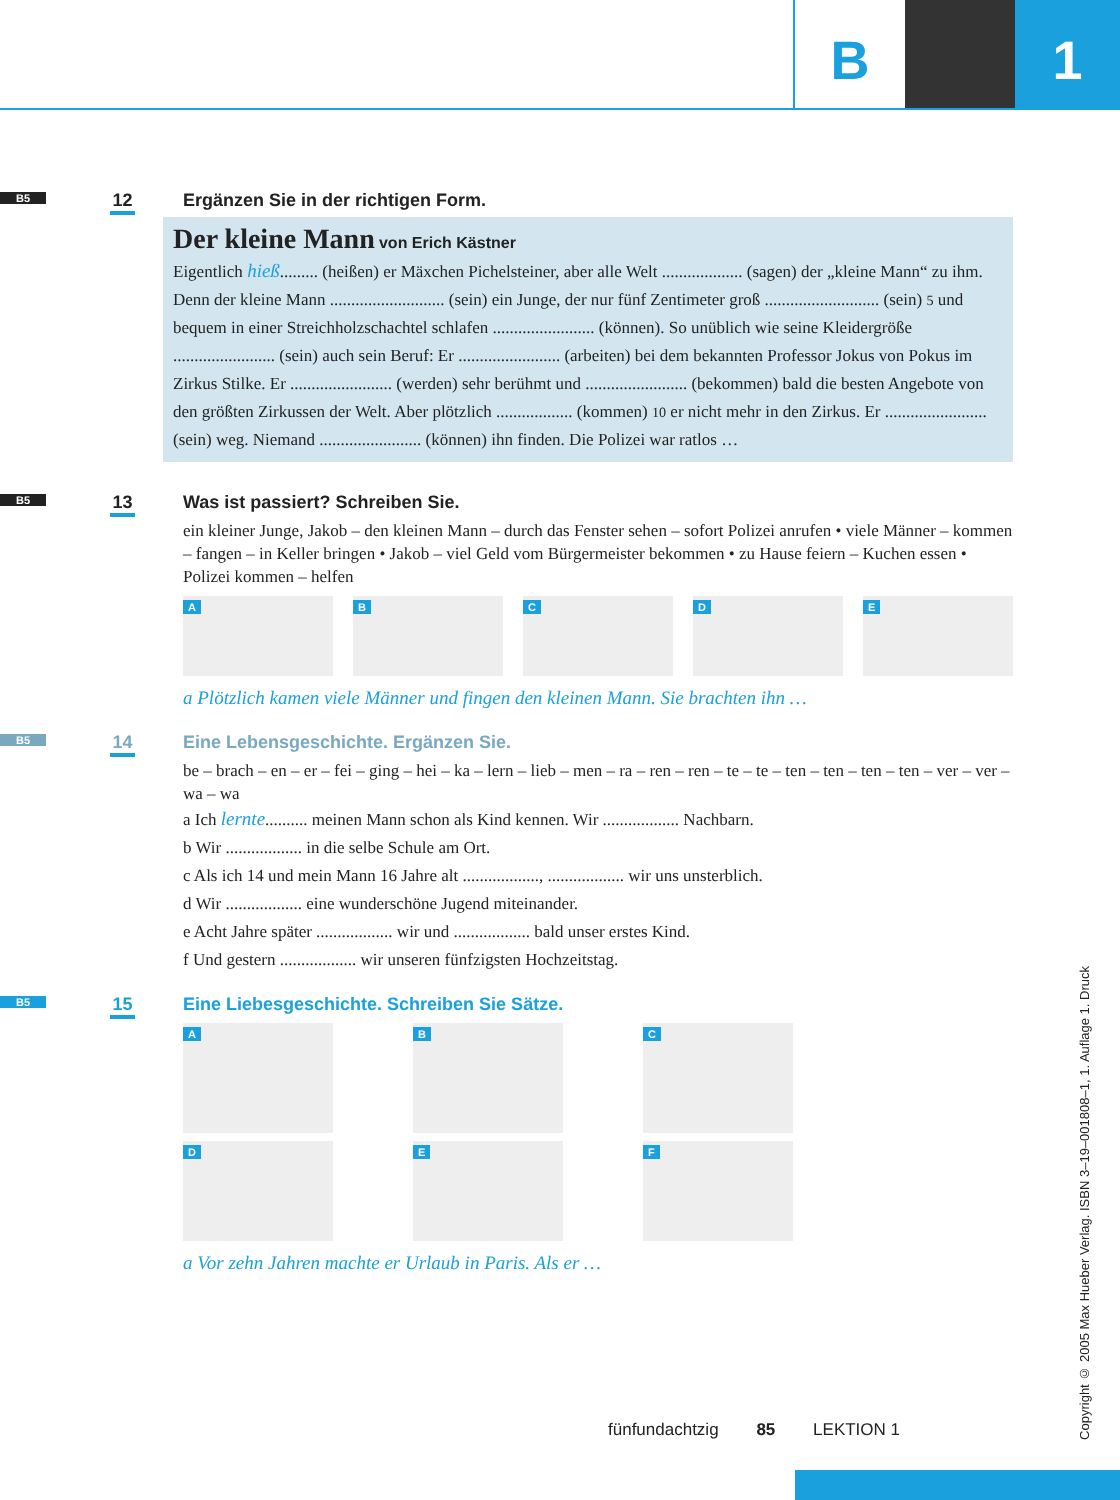B 1
B5 12
Ergänzen Sie in der richtigen Form.
Der kleine Mann von Erich Kästner
Eigentlich hieß......... (heißen) er Mäxchen Pichelsteiner, aber alle Welt ................... (sagen) der „kleine Mann“ zu ihm. Denn der kleine Mann ........................... (sein) ein Junge, der nur fünf Zentimeter groß ........................... (sein) 5 und bequem in einer Streichholzschachtel schlafen ........................ (können). So unüblich wie seine Kleidergröße ........................ (sein) auch sein Beruf: Er ........................ (arbeiten) bei dem bekannten Professor Jokus von Pokus im Zirkus Stilke. Er ........................ (werden) sehr berühmt und ........................ (bekommen) bald die besten Angebote von den größten Zirkussen der Welt. Aber plötzlich .................. (kommen) 10 er nicht mehr in den Zirkus. Er ........................ (sein) weg. Niemand ........................ (können) ihn finden. Die Polizei war ratlos …
B5 13
Was ist passiert? Schreiben Sie.
ein kleiner Junge, Jakob – den kleinen Mann – durch das Fenster sehen – sofort Polizei anrufen • viele Männer – kommen – fangen – in Keller bringen • Jakob – viel Geld vom Bürgermeister bekommen • zu Hause feiern – Kuchen essen • Polizei kommen – helfen
A B C D E
a Plötzlich kamen viele Männer und fingen den kleinen Mann. Sie brachten ihn …
B5 14
Eine Lebensgeschichte. Ergänzen Sie.
be – brach – en – er – fei – ging – hei – ka – lern – lieb – men – ra – ren – ren – te – te – ten – ten – ten – ten – ver – ver – wa – wa
a Ich lernte.......... meinen Mann schon als Kind kennen. Wir .................. Nachbarn.
b Wir .................. in die selbe Schule am Ort.
c Als ich 14 und mein Mann 16 Jahre alt .................., .................. wir uns unsterblich.
d Wir .................. eine wunderschöne Jugend miteinander.
e Acht Jahre später .................. wir und .................. bald unser erstes Kind.
f Und gestern .................. wir unseren fünfzigsten Hochzeitstag.
B5 15
Eine Liebesgeschichte. Schreiben Sie Sätze.
A B C
D E F
a Vor zehn Jahren machte er Urlaub in Paris. Als er …
fünfundachtzig 85 LEKTION 1
Copyright © 2005 Max Hueber Verlag. ISBN 3–19–001808–1, 1. Auflage 1. Druck